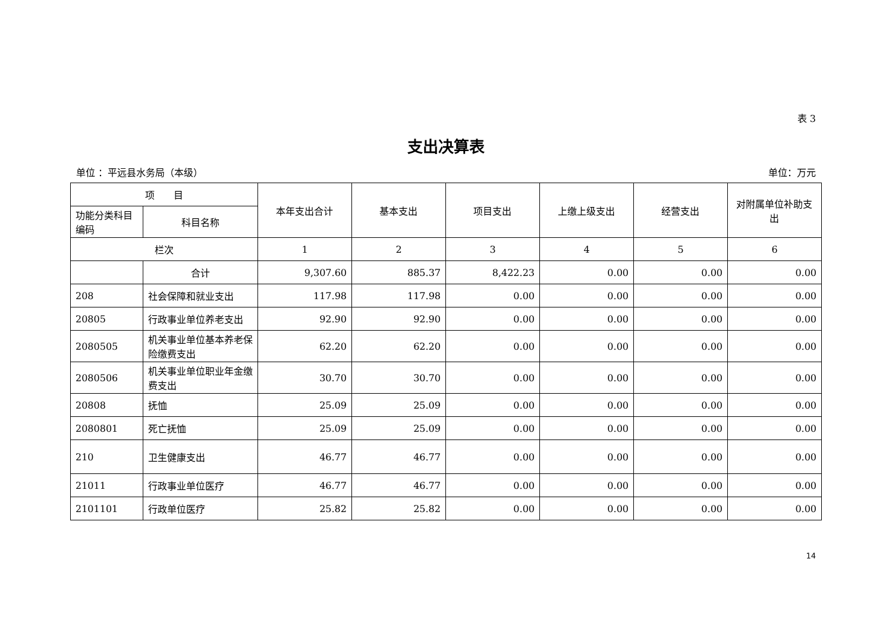表 3
支出决算表
单位 ：平远县水务局（本级） 单位：万元
| 项 目 | | 本年支出合计 | 基本支出 | 项目支出 | 上缴上级支出 | 经营支出 | 对附属单位补助支出 |
| --- | --- | --- | --- | --- | --- | --- | --- |
| 功能分类科目编码 | 科目名称 | | | | | | |
| 栏次 | | 1 | 2 | 3 | 4 | 5 | 6 |
| | 合计 | 9,307.60 | 885.37 | 8,422.23 | 0.00 | 0.00 | 0.00 |
| 208 | 社会保障和就业支出 | 117.98 | 117.98 | 0.00 | 0.00 | 0.00 | 0.00 |
| 20805 | 行政事业单位养老支出 | 92.90 | 92.90 | 0.00 | 0.00 | 0.00 | 0.00 |
| 2080505 | 机关事业单位基本养老保险缴费支出 | 62.20 | 62.20 | 0.00 | 0.00 | 0.00 | 0.00 |
| 2080506 | 机关事业单位职业年金缴费支出 | 30.70 | 30.70 | 0.00 | 0.00 | 0.00 | 0.00 |
| 20808 | 抚恤 | 25.09 | 25.09 | 0.00 | 0.00 | 0.00 | 0.00 |
| 2080801 | 死亡抚恤 | 25.09 | 25.09 | 0.00 | 0.00 | 0.00 | 0.00 |
| 210 | 卫生健康支出 | 46.77 | 46.77 | 0.00 | 0.00 | 0.00 | 0.00 |
| 21011 | 行政事业单位医疗 | 46.77 | 46.77 | 0.00 | 0.00 | 0.00 | 0.00 |
| 2101101 | 行政单位医疗 | 25.82 | 25.82 | 0.00 | 0.00 | 0.00 | 0.00 |
14